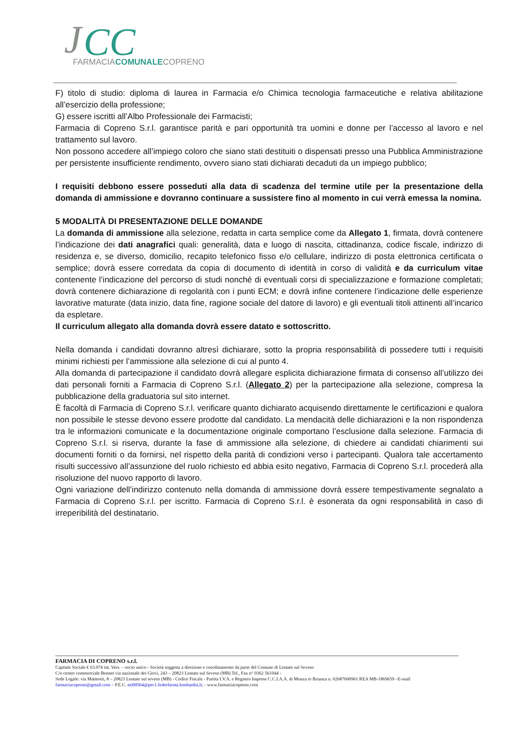J
CC
FARMACIACOMUNALECOPRENO
F) titolo di studio: diploma di laurea in Farmacia e/o Chimica tecnologia farmaceutiche e relativa abilitazione all’esercizio della professione;
G) essere iscritti all’Albo Professionale dei Farmacisti;
Farmacia di Copreno S.r.l. garantisce parità e pari opportunità tra uomini e donne per l’accesso al lavoro e nel trattamento sul lavoro.
Non possono accedere all’impiego coloro che siano stati destituiti o dispensati presso una Pubblica Amministrazione per persistente insufficiente rendimento, ovvero siano stati dichiarati decaduti da un impiego pubblico;
I requisiti debbono essere posseduti alla data di scadenza del termine utile per la presentazione della domanda di ammissione e dovranno continuare a sussistere fino al momento in cui verrà emessa la nomina.
5 MODALITÀ DI PRESENTAZIONE DELLE DOMANDE
La domanda di ammissione alla selezione, redatta in carta semplice come da Allegato 1, firmata, dovrà contenere l’indicazione dei dati anagrafici quali: generalità, data e luogo di nascita, cittadinanza, codice fiscale, indirizzo di residenza e, se diverso, domicilio, recapito telefonico fisso e/o cellulare, indirizzo di posta elettronica certificata o semplice; dovrà essere corredata da copia di documento di identità in corso di validità e da curriculum vitae contenente l’indicazione del percorso di studi nonché di eventuali corsi di specializzazione e formazione completati; dovrà contenere dichiarazione di regolarità con i punti ECM; e dovrà infine contenere l’indicazione delle esperienze lavorative maturate (data inizio, data fine, ragione sociale del datore di lavoro) e gli eventuali titoli attinenti all’incarico da espletare.
Il curriculum allegato alla domanda dovrà essere datato e sottoscritto.
Nella domanda i candidati dovranno altresì dichiarare, sotto la propria responsabilità di possedere tutti i requisiti minimi richiesti per l’ammissione alla selezione di cui al punto 4.
Alla domanda di partecipazione il candidato dovrà allegare esplicita dichiarazione firmata di consenso all’utilizzo dei dati personali forniti a Farmacia di Copreno S.r.l. (Allegato 2) per la partecipazione alla selezione, compresa la pubblicazione della graduatoria sul sito internet.
È facoltà di Farmacia di Copreno S.r.l. verificare quanto dichiarato acquisendo direttamente le certificazioni e qualora non possibile le stesse devono essere prodotte dal candidato. La mendacità delle dichiarazioni e la non rispondenza tra le informazioni comunicate e la documentazione originale comportano l’esclusione dalla selezione. Farmacia di Copreno S.r.l. si riserva, durante la fase di ammissione alla selezione, di chiedere ai candidati chiarimenti sui documenti forniti o da fornirsi, nel rispetto della parità di condizioni verso i partecipanti. Qualora tale accertamento risulti successivo all’assunzione del ruolo richiesto ed abbia esito negativo, Farmacia di Copreno S.r.l. procederà alla risoluzione del nuovo rapporto di lavoro.
Ogni variazione dell’indirizzo contenuto nella domanda di ammissione dovrà essere tempestivamente segnalato a Farmacia di Copreno S.r.l. per iscritto. Farmacia di Copreno S.r.l. è esonerata da ogni responsabilità in caso di irreperibilità del destinatario.
FARMACIA DI COPRENO s.r.l.
Capitale Sociale € 63.074 int. Vers. – socio unico - Società soggetta a direzione e coordinamento da parte del Comune di Lentate sul Seveso
C/o centro commerciale Bennet via nazionale dei Giovi, 243 – 20823 Lentate sul Seveso (MB) Tel., Fax n° 0362 561044 -
Sede Legale: via Matteotti, 8 – 20823 Lentate sul seveso (MB) - Codice Fiscale - Partita I.V.A. e Registro Imprese C.C.I.A.A. di Monza re Brianza n. 02687600961 REA MB-1869659 –E-mail farmaciacopreno@gmail.com – P.E.C. mi00564@pec1.federfarma.lombardia.it; - www.farmaciacopreno.com